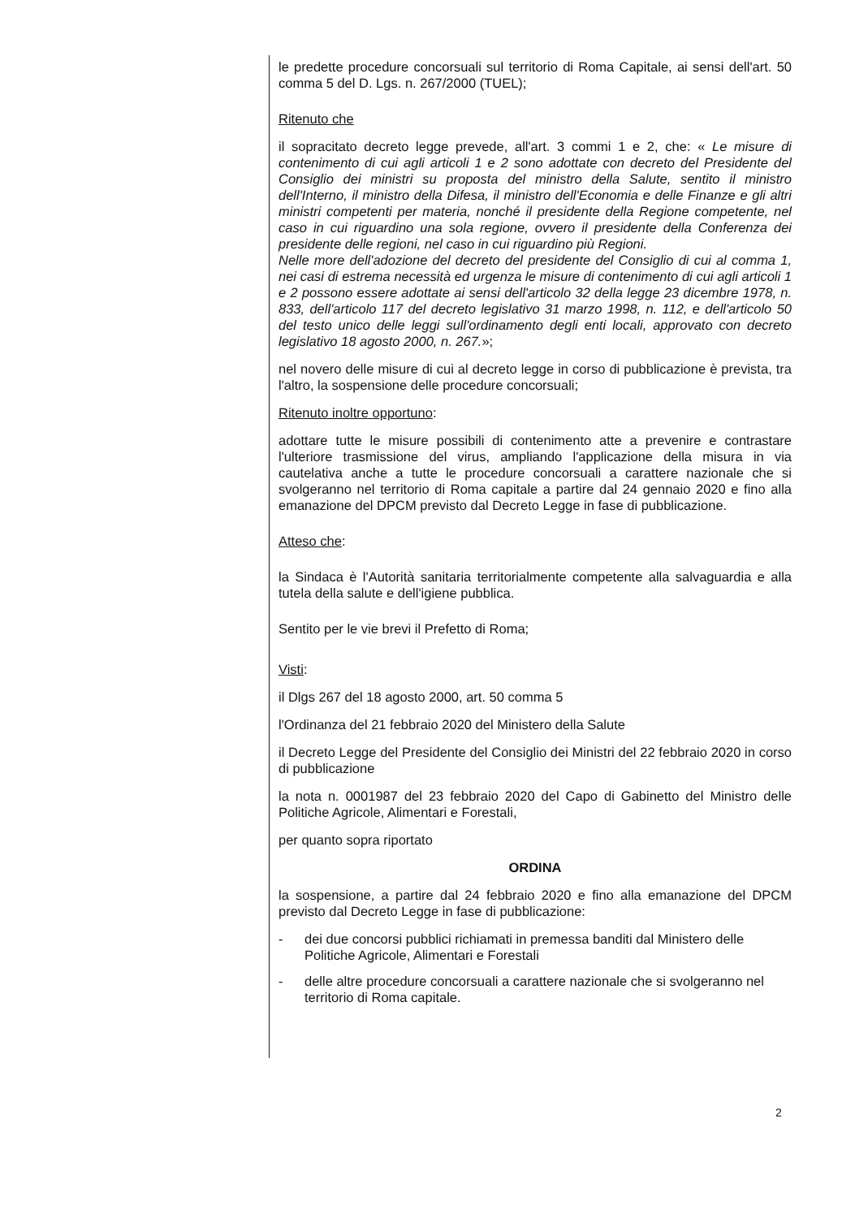le predette procedure concorsuali sul territorio di Roma Capitale, ai sensi dell'art. 50 comma 5 del D. Lgs. n. 267/2000 (TUEL);
Ritenuto che
il sopracitato decreto legge prevede, all'art. 3 commi 1 e 2, che: « Le misure di contenimento di cui agli articoli 1 e 2 sono adottate con decreto del Presidente del Consiglio dei ministri su proposta del ministro della Salute, sentito il ministro dell'Interno, il ministro della Difesa, il ministro dell'Economia e delle Finanze e gli altri ministri competenti per materia, nonché il presidente della Regione competente, nel caso in cui riguardino una sola regione, ovvero il presidente della Conferenza dei presidente delle regioni, nel caso in cui riguardino più Regioni.
Nelle more dell'adozione del decreto del presidente del Consiglio di cui al comma 1, nei casi di estrema necessità ed urgenza le misure di contenimento di cui agli articoli 1 e 2 possono essere adottate ai sensi dell'articolo 32 della legge 23 dicembre 1978, n. 833, dell'articolo 117 del decreto legislativo 31 marzo 1998, n. 112, e dell'articolo 50 del testo unico delle leggi sull'ordinamento degli enti locali, approvato con decreto legislativo 18 agosto 2000, n. 267.»;
nel novero delle misure di cui al decreto legge in corso di pubblicazione è prevista, tra l'altro, la sospensione delle procedure concorsuali;
Ritenuto inoltre opportuno:
adottare tutte le misure possibili di contenimento atte a prevenire e contrastare l'ulteriore trasmissione del virus, ampliando l'applicazione della misura in via cautelativa anche a tutte le procedure concorsuali a carattere nazionale che si svolgeranno nel territorio di Roma capitale a partire dal 24 gennaio 2020 e fino alla emanazione del DPCM previsto dal Decreto Legge in fase di pubblicazione.
Atteso che:
la Sindaca è l'Autorità sanitaria territorialmente competente alla salvaguardia e alla tutela della salute e dell'igiene pubblica.
Sentito per le vie brevi il Prefetto di Roma;
Visti:
il Dlgs 267 del 18 agosto 2000, art. 50 comma 5
l'Ordinanza del 21 febbraio 2020 del Ministero della Salute
il Decreto Legge del Presidente del Consiglio dei Ministri del 22 febbraio 2020 in corso di pubblicazione
la nota n. 0001987 del 23 febbraio 2020 del Capo di Gabinetto del Ministro delle Politiche Agricole, Alimentari e Forestali,
per quanto sopra riportato
ORDINA
la sospensione, a partire dal 24 febbraio 2020 e fino alla emanazione del DPCM previsto dal Decreto Legge in fase di pubblicazione:
- dei due concorsi pubblici richiamati in premessa banditi dal Ministero delle Politiche Agricole, Alimentari e Forestali
- delle altre procedure concorsuali a carattere nazionale che si svolgeranno nel territorio di Roma capitale.
2